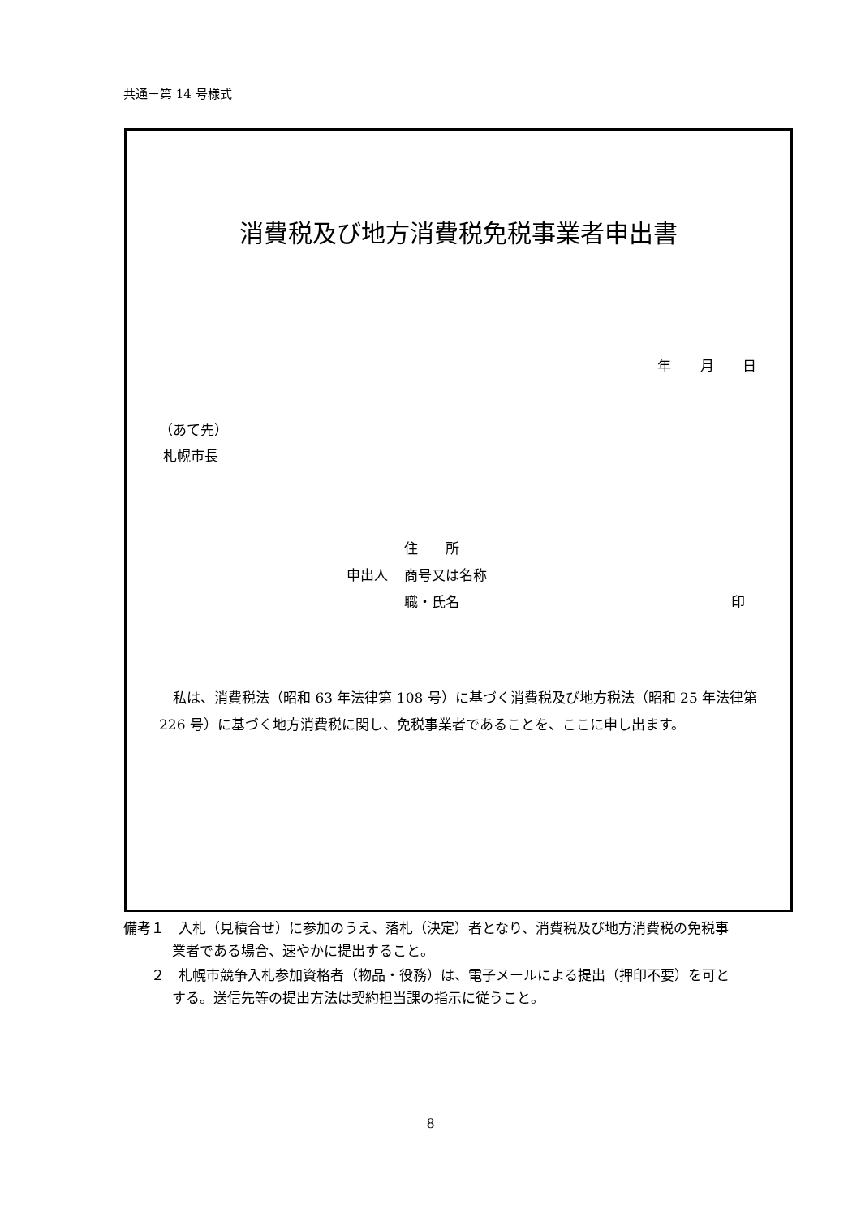共通－第 14 号様式
消費税及び地方消費税免税事業者申出書
年 月 日
（あて先）
札幌市長
住　　所
申出人 商号又は名称
職・氏名 印
私は、消費税法（昭和 63 年法律第 108 号）に基づく消費税及び地方税法（昭和 25 年法律第 226 号）に基づく地方消費税に関し、免税事業者であることを、ここに申し出ます。
備考１　入札（見積合せ）に参加のうえ、落札（決定）者となり、消費税及び地方消費税の免税事業者である場合、速やかに提出すること。
　　２　札幌市競争入札参加資格者（物品・役務）は、電子メールによる提出（押印不要）を可とする。送信先等の提出方法は契約担当課の指示に従うこと。
8